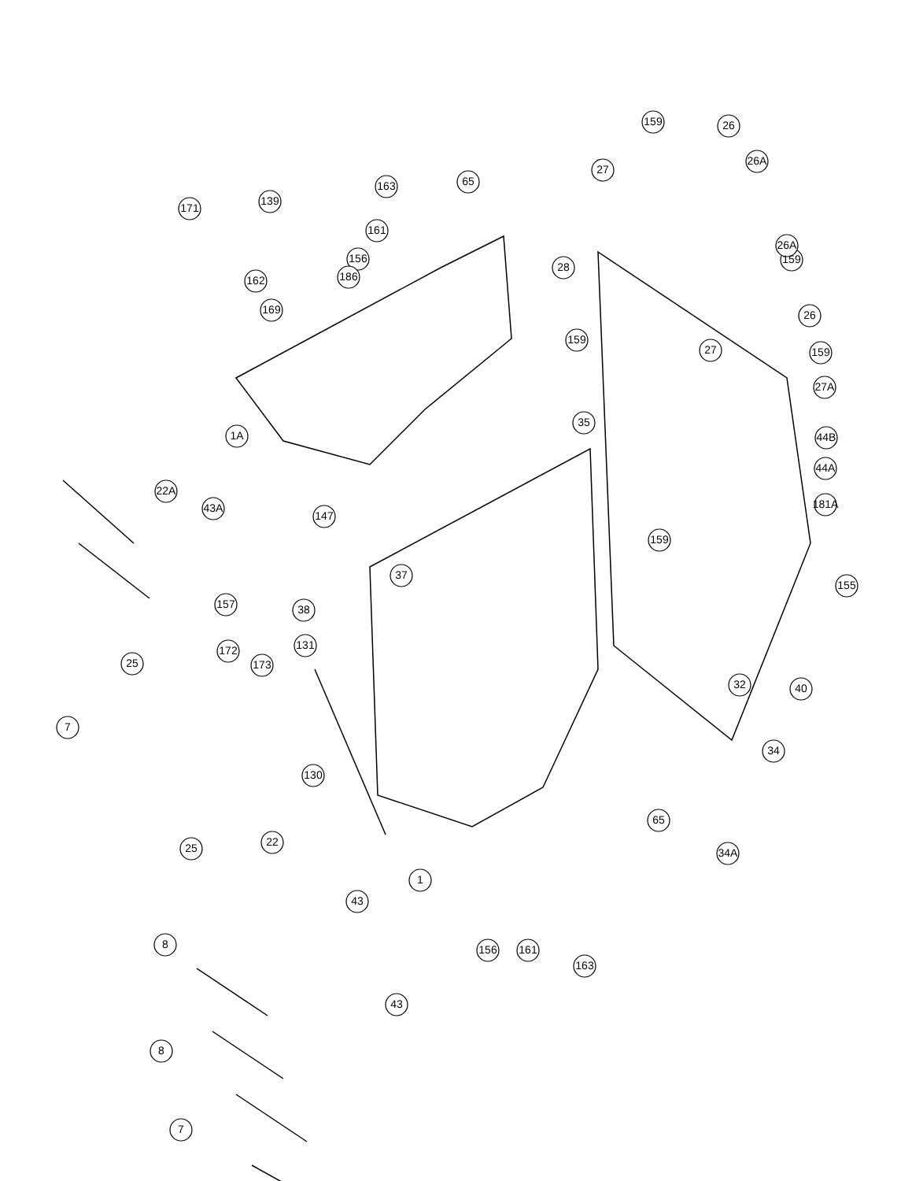159
26
27
26A
163
171
139
65
161
156
186
162
169
28
159
26A
159
26
159
27
35
27A
44B
44A
181A
1A
22A
43A
147
159
155
37
157
38
131
172
173
32
40
25
34
7
130
22
25
1
65
34A
43
156
161
163
8
43
8
7